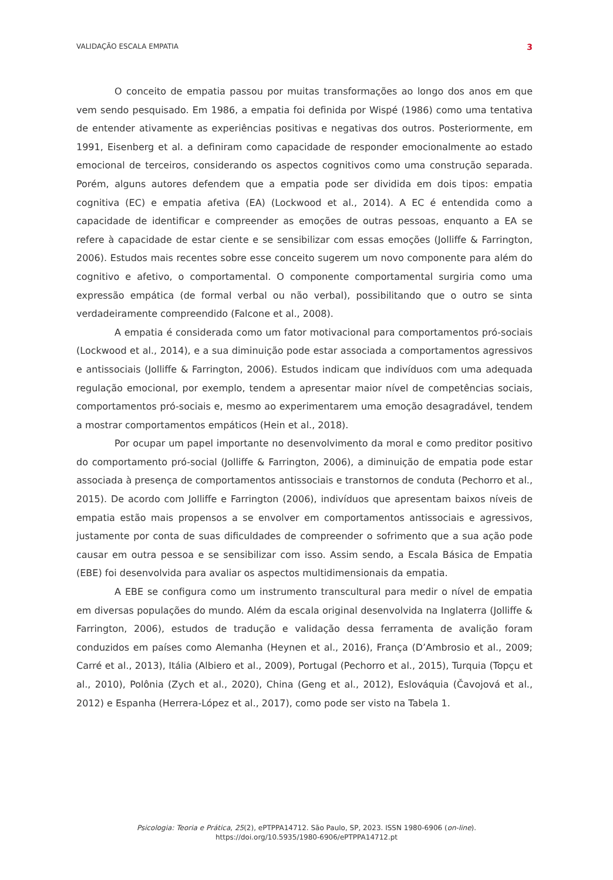VALIDAÇÃO ESCALA EMPATIA 3
O conceito de empatia passou por muitas transformações ao longo dos anos em que vem sendo pesquisado. Em 1986, a empatia foi definida por Wispé (1986) como uma tentativa de entender ativamente as experiências positivas e negativas dos outros. Posteriormente, em 1991, Eisenberg et al. a definiram como capacidade de responder emocionalmente ao estado emocional de terceiros, considerando os aspectos cognitivos como uma construção separada. Porém, alguns autores defendem que a empatia pode ser dividida em dois tipos: empatia cognitiva (EC) e empatia afetiva (EA) (Lockwood et al., 2014). A EC é entendida como a capacidade de identificar e compreender as emoções de outras pessoas, enquanto a EA se refere à capacidade de estar ciente e se sensibilizar com essas emoções (Jolliffe & Farrington, 2006). Estudos mais recentes sobre esse conceito sugerem um novo componente para além do cognitivo e afetivo, o comportamental. O componente comportamental surgiria como uma expressão empática (de formal verbal ou não verbal), possibilitando que o outro se sinta verdadeiramente compreendido (Falcone et al., 2008).
A empatia é considerada como um fator motivacional para comportamentos pró-sociais (Lockwood et al., 2014), e a sua diminuição pode estar associada a comportamentos agressivos e antissociais (Jolliffe & Farrington, 2006). Estudos indicam que indivíduos com uma adequada regulação emocional, por exemplo, tendem a apresentar maior nível de competências sociais, comportamentos pró-sociais e, mesmo ao experimentarem uma emoção desagradável, tendem a mostrar comportamentos empáticos (Hein et al., 2018).
Por ocupar um papel importante no desenvolvimento da moral e como preditor positivo do comportamento pró-social (Jolliffe & Farrington, 2006), a diminuição de empatia pode estar associada à presença de comportamentos antissociais e transtornos de conduta (Pechorro et al., 2015). De acordo com Jolliffe e Farrington (2006), indivíduos que apresentam baixos níveis de empatia estão mais propensos a se envolver em comportamentos antissociais e agressivos, justamente por conta de suas dificuldades de compreender o sofrimento que a sua ação pode causar em outra pessoa e se sensibilizar com isso. Assim sendo, a Escala Básica de Empatia (EBE) foi desenvolvida para avaliar os aspectos multidimensionais da empatia.
A EBE se configura como um instrumento transcultural para medir o nível de empatia em diversas populações do mundo. Além da escala original desenvolvida na Inglaterra (Jolliffe & Farrington, 2006), estudos de tradução e validação dessa ferramenta de avalição foram conduzidos em países como Alemanha (Heynen et al., 2016), França (D’Ambrosio et al., 2009; Carré et al., 2013), Itália (Albiero et al., 2009), Portugal (Pechorro et al., 2015), Turquia (Topçu et al., 2010), Polônia (Zych et al., 2020), China (Geng et al., 2012), Eslováquia (Čavojová et al., 2012) e Espanha (Herrera-López et al., 2017), como pode ser visto na Tabela 1.
Psicologia: Teoria e Prática, 25(2), ePTPPA14712. São Paulo, SP, 2023. ISSN 1980-6906 (on-line).
https://doi.org/10.5935/1980-6906/ePTPPA14712.pt